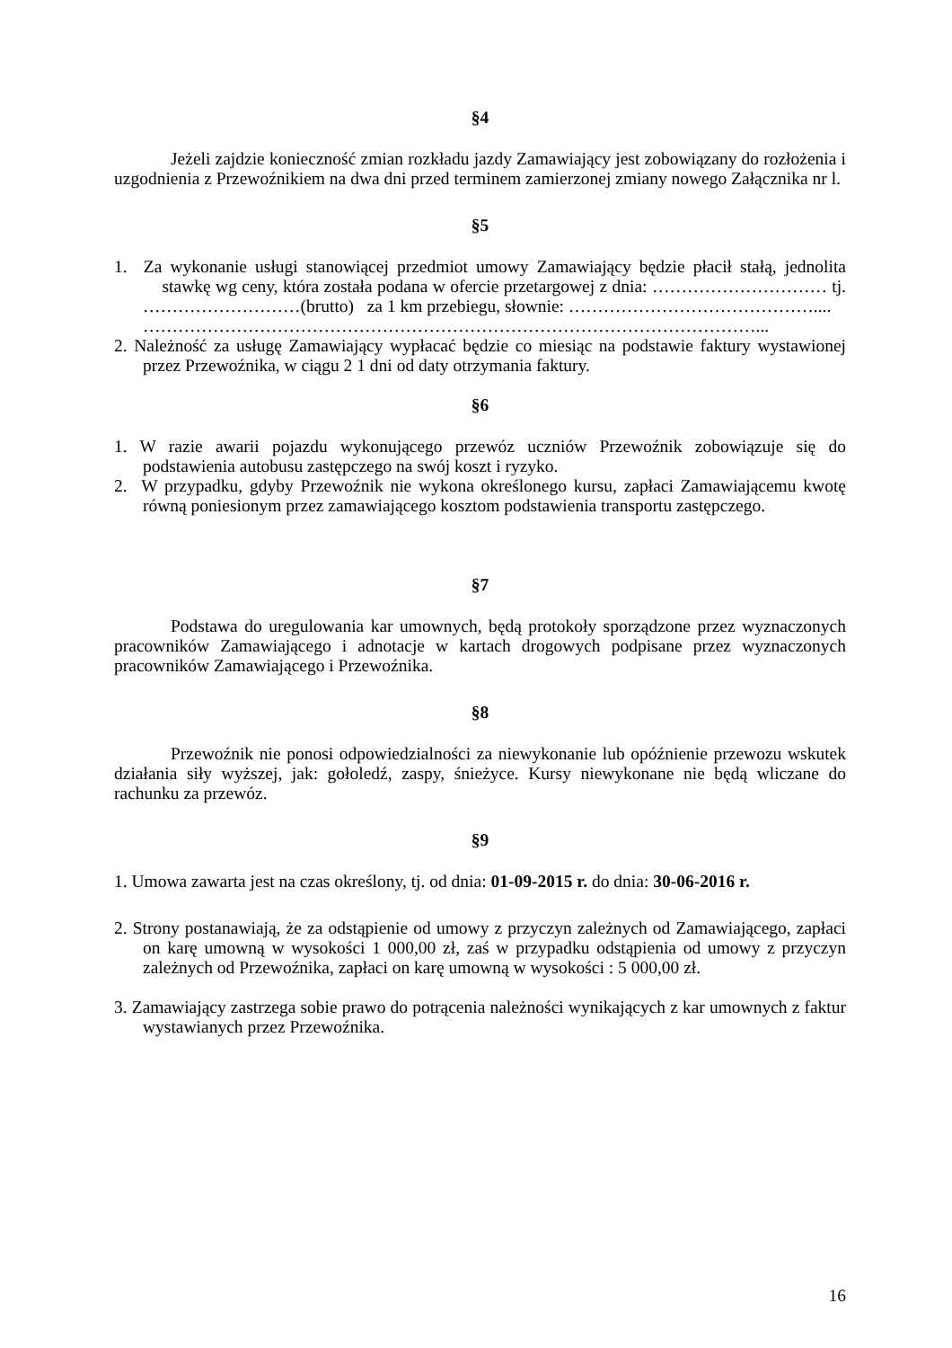§4
Jeżeli zajdzie konieczność zmian rozkładu jazdy Zamawiający jest zobowiązany do rozłożenia i uzgodnienia z Przewoźnikiem na dwa dni przed terminem zamierzonej zmiany nowego Załącznika nr l.
§5
1. Za wykonanie usługi stanowiącej przedmiot umowy Zamawiający będzie płacił stałą, jednolita stawkę wg ceny, która została podana w ofercie przetargowej z dnia: ………………………… tj. ………………………(brutto) za 1 km przebiegu, słownie: ……………………………………....
……………………………………………………………………………………………...
2. Należność za usługę Zamawiający wypłacać będzie co miesiąc na podstawie faktury wystawionej przez Przewoźnika, w ciągu 2 1 dni od daty otrzymania faktury.
§6
1. W razie awarii pojazdu wykonującego przewóz uczniów Przewoźnik zobowiązuje się do podstawienia autobusu zastępczego na swój koszt i ryzyko.
2. W przypadku, gdyby Przewoźnik nie wykona określonego kursu, zapłaci Zamawiającemu kwotę równą poniesionym przez zamawiającego kosztom podstawienia transportu zastępczego.
§7
Podstawa do uregulowania kar umownych, będą protokoły sporządzone przez wyznaczonych pracowników Zamawiającego i adnotacje w kartach drogowych podpisane przez wyznaczonych pracowników Zamawiającego i Przewoźnika.
§8
Przewoźnik nie ponosi odpowiedzialności za niewykonanie lub opóźnienie przewozu wskutek działania siły wyższej, jak: gołoledź, zaspy, śnieżyce. Kursy niewykonane nie będą wliczane do rachunku za przewóz.
§9
1. Umowa zawarta jest na czas określony, tj. od dnia: 01-09-2015 r. do dnia: 30-06-2016 r.
2. Strony postanawiają, że za odstąpienie od umowy z przyczyn zależnych od Zamawiającego, zapłaci on karę umowną w wysokości 1 000,00 zł, zaś w przypadku odstąpienia od umowy z przyczyn zależnych od Przewoźnika, zapłaci on karę umowną w wysokości : 5 000,00 zł.
3. Zamawiający zastrzega sobie prawo do potrącenia należności wynikających z kar umownych z faktur wystawianych przez Przewoźnika.
16